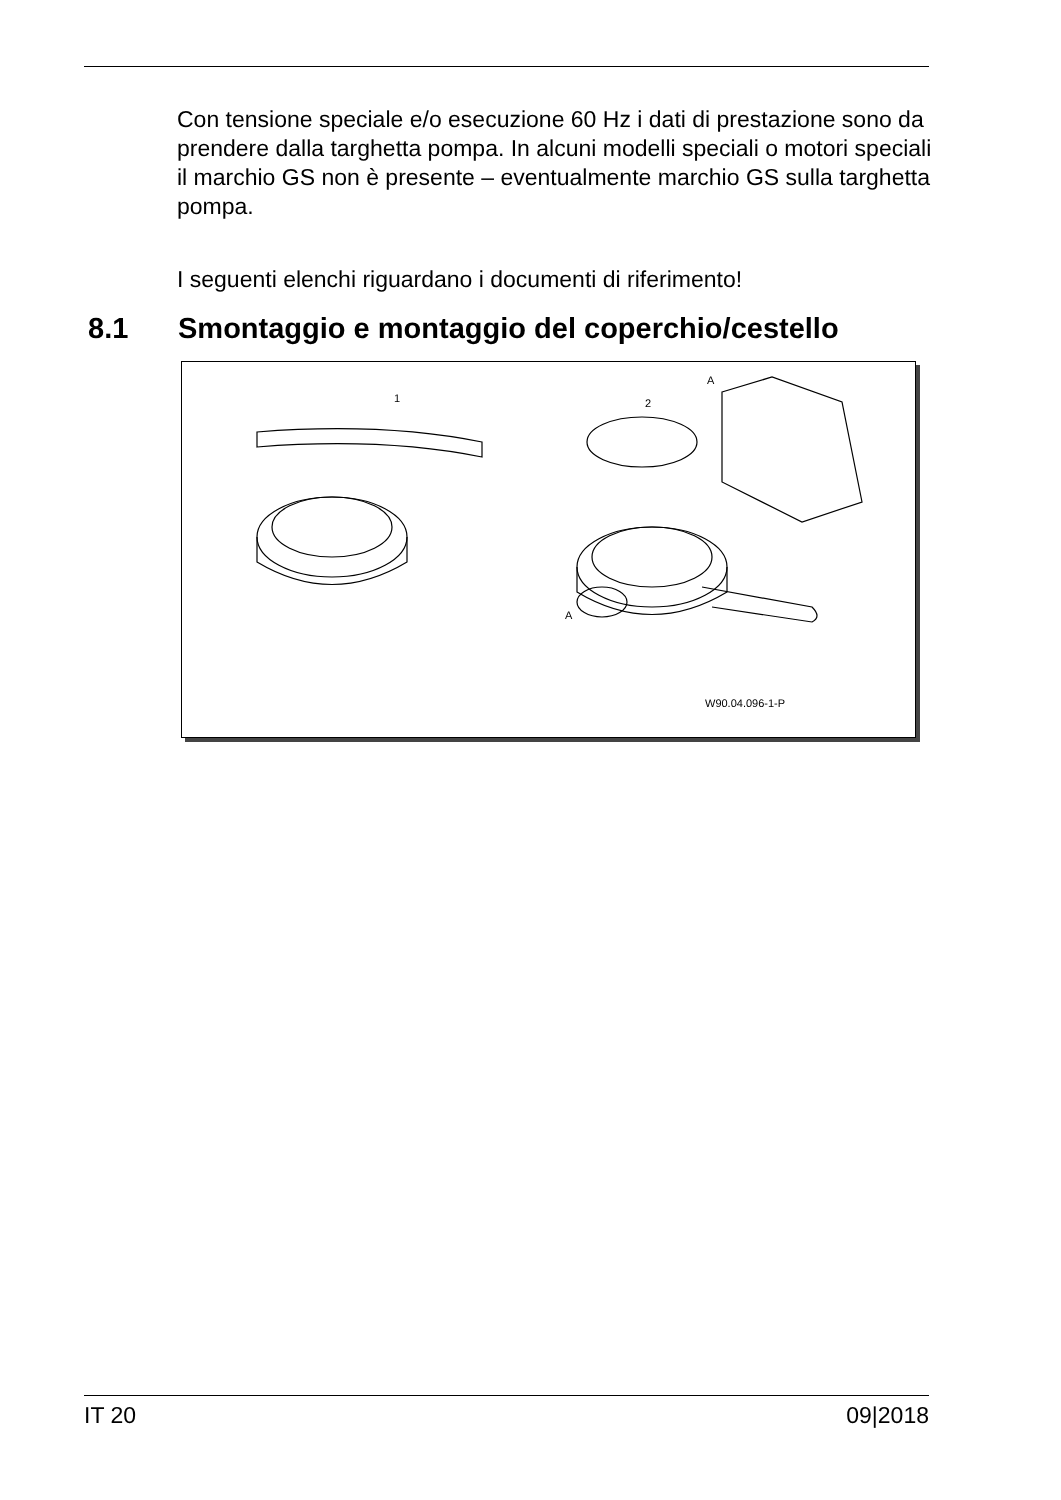Con tensione speciale e/o esecuzione 60 Hz i dati di prestazione sono da prendere dalla targhetta pompa. In alcuni modelli speciali o motori speciali il marchio GS non è presente – eventualmente marchio GS sulla targhetta pompa.
I seguenti elenchi riguardano i documenti di riferimento!
8.1 Smontaggio e montaggio del coperchio/cestello
1 2
A
A
W90.04.096-1-P
IT 20 09|2018